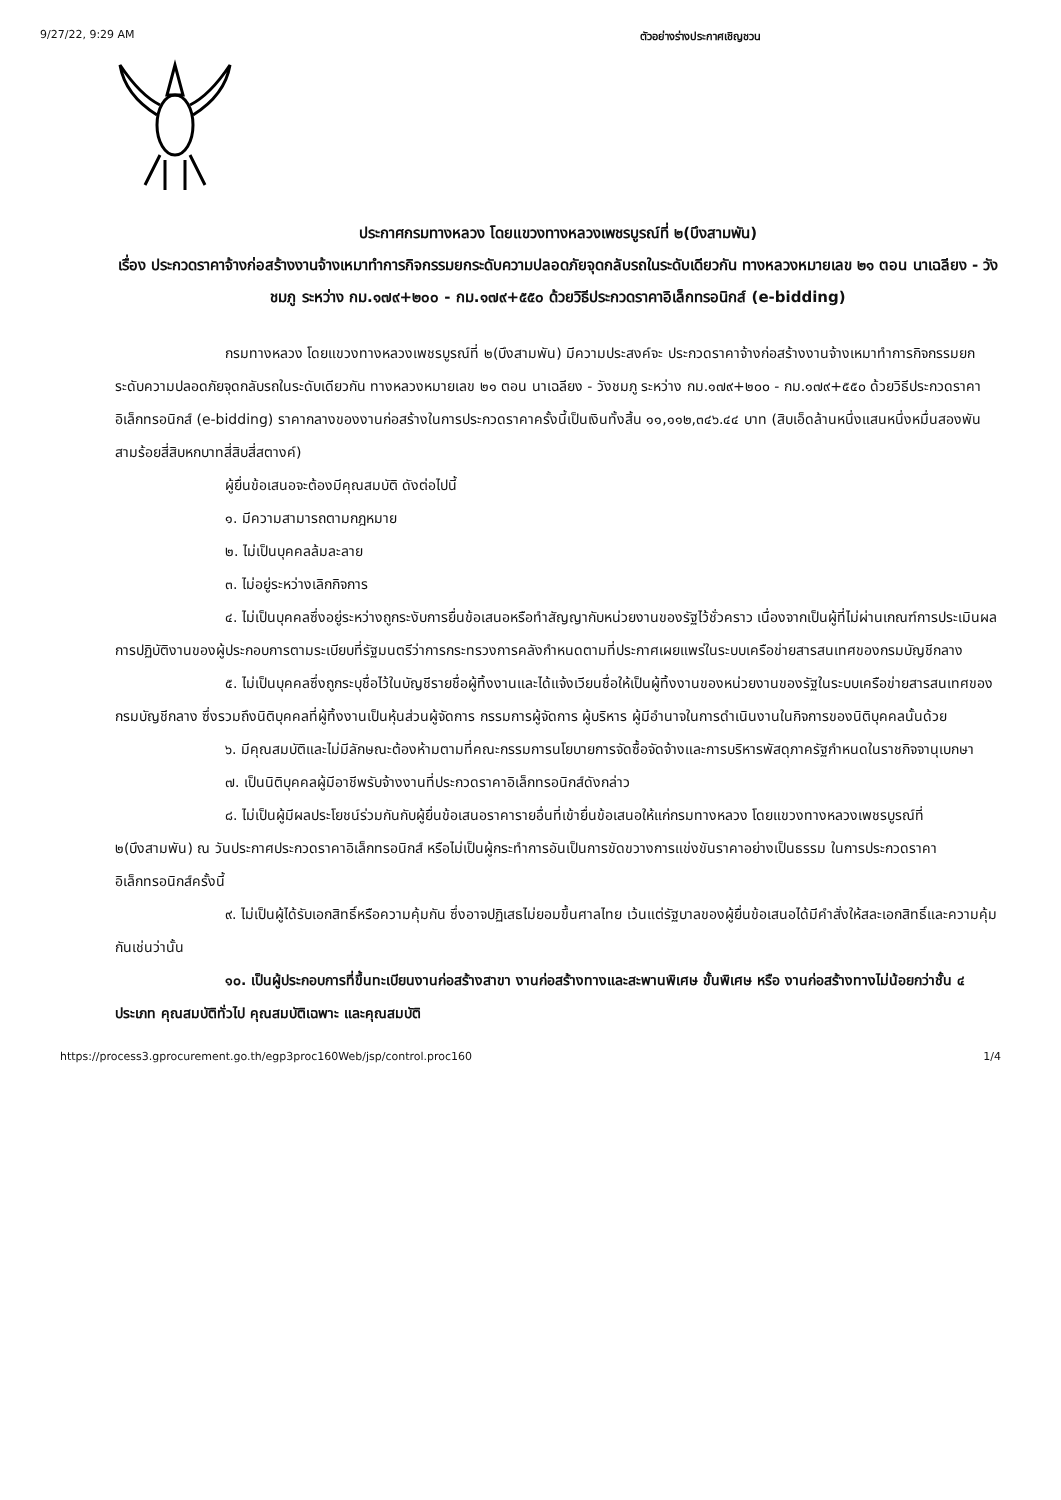9/27/22, 9:29 AM ตัวอย่างร่างประกาศเชิญชวน
ประกาศกรมทางหลวง โดยแขวงทางหลวงเพชรบูรณ์ที่ ๒(บึงสามพัน)
เรื่อง ประกวดราคาจ้างก่อสร้างงานจ้างเหมาทำการกิจกรรมยกระดับความปลอดภัยจุดกลับรถในระดับเดียวกัน ทางหลวงหมายเลข ๒๑ ตอน นาเฉลียง - วังชมภู ระหว่าง กม.๑๗๙+๒๐๐ - กม.๑๗๙+๕๕๐ ด้วยวิธีประกวดราคาอิเล็กทรอนิกส์ (e-bidding)
กรมทางหลวง โดยแขวงทางหลวงเพชรบูรณ์ที่ ๒(บึงสามพัน) มีความประสงค์จะ ประกวดราคาจ้างก่อสร้างงานจ้างเหมาทำการกิจกรรมยกระดับความปลอดภัยจุดกลับรถในระดับเดียวกัน ทางหลวงหมายเลข ๒๑ ตอน นาเฉลียง - วังชมภู ระหว่าง กม.๑๗๙+๒๐๐ - กม.๑๗๙+๕๕๐ ด้วยวิธีประกวดราคาอิเล็กทรอนิกส์ (e-bidding) ราคากลางของงานก่อสร้างในการประกวดราคาครั้งนี้เป็นเงินทั้งสิ้น ๑๑,๑๑๒,๓๔๖.๔๔ บาท (สิบเอ็ดล้านหนึ่งแสนหนึ่งหมื่นสองพันสามร้อยสี่สิบหกบาทสี่สิบสี่สตางค์)
ผู้ยื่นข้อเสนอจะต้องมีคุณสมบัติ ดังต่อไปนี้
๑. มีความสามารถตามกฎหมาย
๒. ไม่เป็นบุคคลล้มละลาย
๓. ไม่อยู่ระหว่างเลิกกิจการ
๔. ไม่เป็นบุคคลซึ่งอยู่ระหว่างถูกระงับการยื่นข้อเสนอหรือทำสัญญากับหน่วยงานของรัฐไว้ชั่วคราว เนื่องจากเป็นผู้ที่ไม่ผ่านเกณฑ์การประเมินผลการปฏิบัติงานของผู้ประกอบการตามระเบียบที่รัฐมนตรีว่าการกระทรวงการคลังกำหนดตามที่ประกาศเผยแพร่ในระบบเครือข่ายสารสนเทศของกรมบัญชีกลาง
๕. ไม่เป็นบุคคลซึ่งถูกระบุชื่อไว้ในบัญชีรายชื่อผู้ทิ้งงานและได้แจ้งเวียนชื่อให้เป็นผู้ทิ้งงานของหน่วยงานของรัฐในระบบเครือข่ายสารสนเทศของกรมบัญชีกลาง ซึ่งรวมถึงนิติบุคคลที่ผู้ทิ้งงานเป็นหุ้นส่วนผู้จัดการ กรรมการผู้จัดการ ผู้บริหาร ผู้มีอำนาจในการดำเนินงานในกิจการของนิติบุคคลนั้นด้วย
๖. มีคุณสมบัติและไม่มีลักษณะต้องห้ามตามที่คณะกรรมการนโยบายการจัดซื้อจัดจ้างและการบริหารพัสดุภาครัฐกำหนดในราชกิจจานุเบกษา
๗. เป็นนิติบุคคลผู้มีอาชีพรับจ้างงานที่ประกวดราคาอิเล็กทรอนิกส์ดังกล่าว
๘. ไม่เป็นผู้มีผลประโยชน์ร่วมกันกับผู้ยื่นข้อเสนอราคารายอื่นที่เข้ายื่นข้อเสนอให้แก่กรมทางหลวง โดยแขวงทางหลวงเพชรบูรณ์ที่ ๒(บึงสามพัน) ณ วันประกาศประกวดราคาอิเล็กทรอนิกส์ หรือไม่เป็นผู้กระทำการอันเป็นการขัดขวางการแข่งขันราคาอย่างเป็นธรรม ในการประกวดราคาอิเล็กทรอนิกส์ครั้งนี้
๙. ไม่เป็นผู้ได้รับเอกสิทธิ์หรือความคุ้มกัน ซึ่งอาจปฏิเสธไม่ยอมขึ้นศาลไทย เว้นแต่รัฐบาลของผู้ยื่นข้อเสนอได้มีคำสั่งให้สละเอกสิทธิ์และความคุ้มกันเช่นว่านั้น
๑๐. เป็นผู้ประกอบการที่ขึ้นทะเบียนงานก่อสร้างสาขา งานก่อสร้างทางและสะพานพิเศษ ขั้นพิเศษ หรือ งานก่อสร้างทางไม่น้อยกว่าชั้น ๔ ประเภท คุณสมบัติทั่วไป คุณสมบัติเฉพาะ และคุณสมบัติ
https://process3.gprocurement.go.th/egp3proc160Web/jsp/control.proc160 1/4